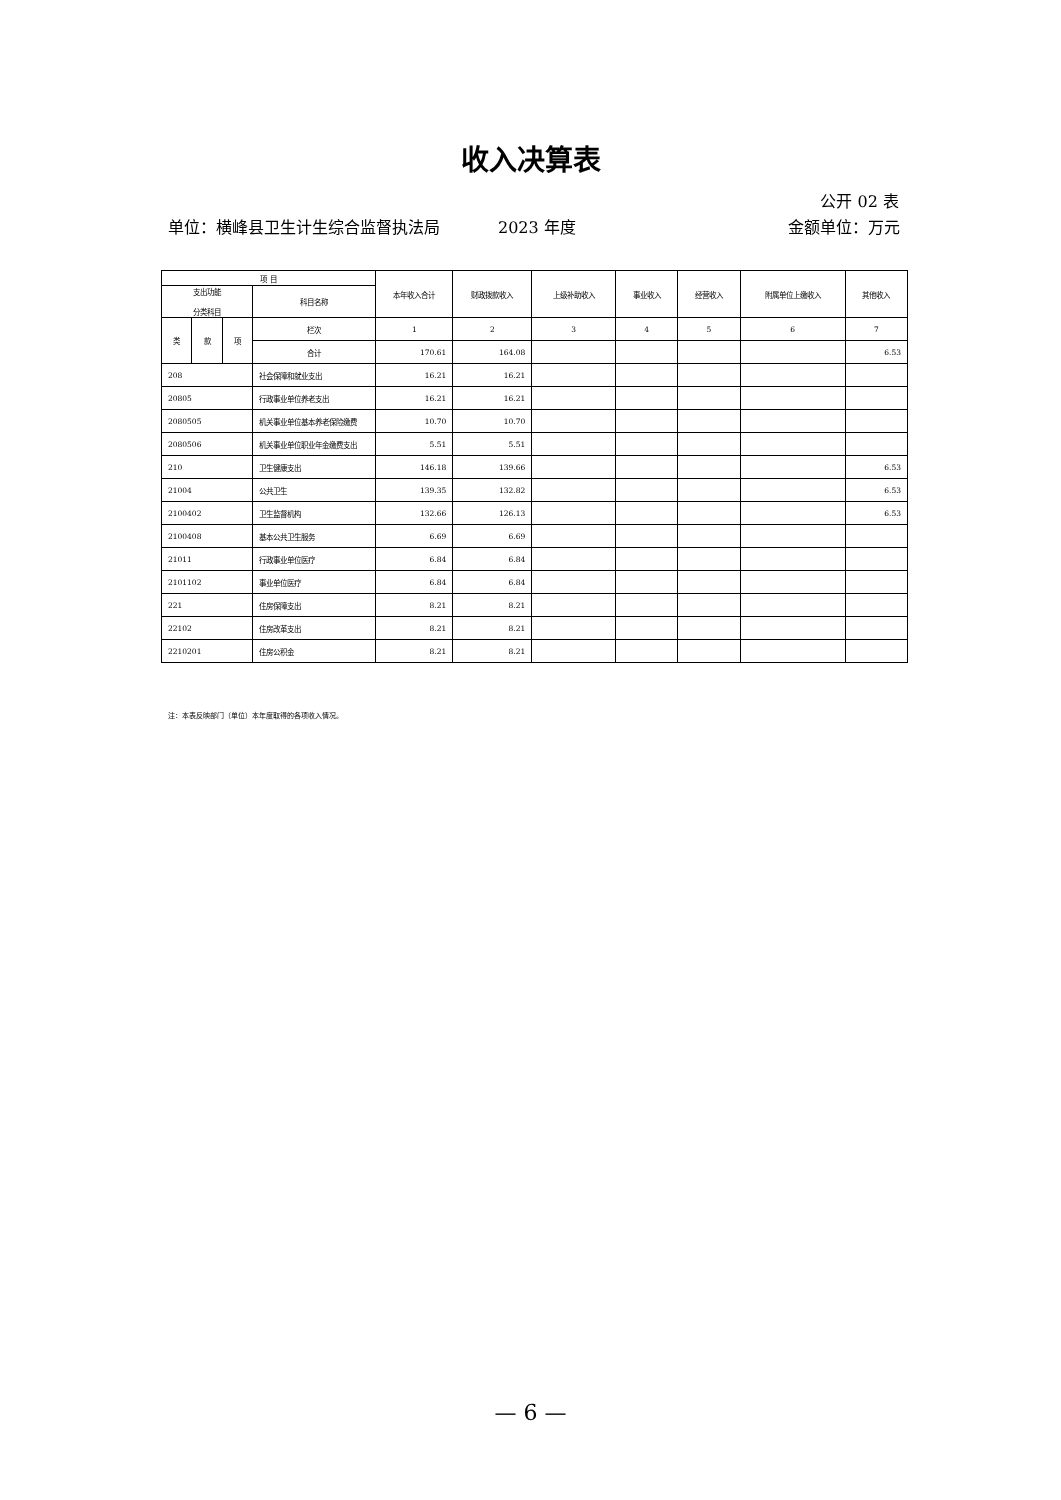收入决算表
公开 02 表
单位：横峰县卫生计生综合监督执法局
2023 年度 金额单位：万元
| 项 目 | | | | 本年收入合计 | 财政拨款收入 | 上级补助收入 | 事业收入 | 经营收入 | 附属单位上缴收入 | 其他收入 |
| --- | --- | --- | --- | --- | --- | --- | --- | --- | --- | --- |
| 支出功能 分类科目 | | | 科目名称 | | | | | | | |
| 类 | 款 | 项 | 栏次 | 1 | 2 | 3 | 4 | 5 | 6 | 7 |
| | | | 合计 | 170.61 | 164.08 | | | | | 6.53 |
| 208 | | | 社会保障和就业支出 | 16.21 | 16.21 | | | | | |
| 20805 | | | 行政事业单位养老支出 | 16.21 | 16.21 | | | | | |
| 2080505 | | | 机关事业单位基本养老保险缴费 | 10.70 | 10.70 | | | | | |
| 2080506 | | | 机关事业单位职业年金缴费支出 | 5.51 | 5.51 | | | | | |
| 210 | | | 卫生健康支出 | 146.18 | 139.66 | | | | | 6.53 |
| 21004 | | | 公共卫生 | 139.35 | 132.82 | | | | | 6.53 |
| 2100402 | | | 卫生监督机构 | 132.66 | 126.13 | | | | | 6.53 |
| 2100408 | | | 基本公共卫生服务 | 6.69 | 6.69 | | | | | |
| 21011 | | | 行政事业单位医疗 | 6.84 | 6.84 | | | | | |
| 2101102 | | | 事业单位医疗 | 6.84 | 6.84 | | | | | |
| 221 | | | 住房保障支出 | 8.21 | 8.21 | | | | | |
| 22102 | | | 住房改革支出 | 8.21 | 8.21 | | | | | |
| 2210201 | | | 住房公积金 | 8.21 | 8.21 | | | | | |
注：本表反映部门（单位）本年度取得的各项收入情况。
— 6 —